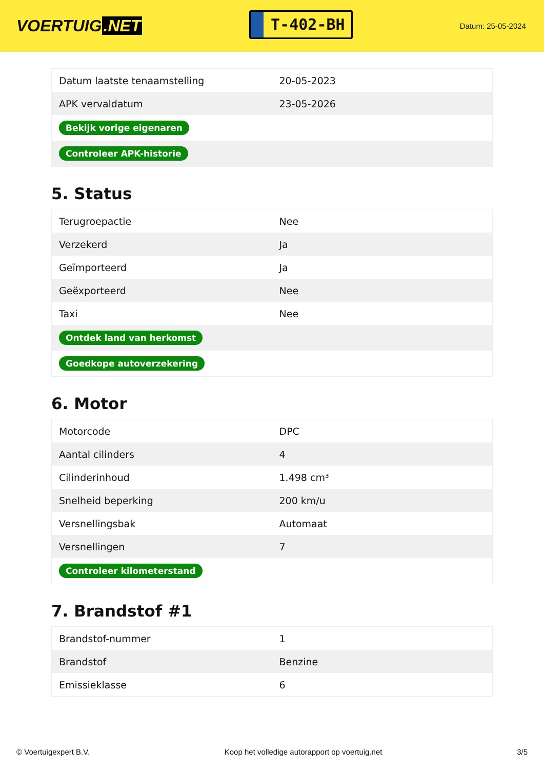VOERTUIG.NET
T-402-BH
Datum: 25-05-2024
| Datum laatste tenaamstelling | 20-05-2023 |
| APK vervaldatum | 23-05-2026 |
| Bekijk vorige eigenaren | |
| Controleer APK-historie | |
5. Status
| Terugroepactie | Nee |
| Verzekerd | Ja |
| Geïmporteerd | Ja |
| Geëxporteerd | Nee |
| Taxi | Nee |
| Ontdek land van herkomst | |
| Goedkope autoverzekering | |
6. Motor
| Motorcode | DPC |
| Aantal cilinders | 4 |
| Cilinderinhoud | 1.498 cm³ |
| Snelheid beperking | 200 km/u |
| Versnellingsbak | Automaat |
| Versnellingen | 7 |
| Controleer kilometerstand | |
7. Brandstof #1
| Brandstof-nummer | 1 |
| Brandstof | Benzine |
| Emissieklasse | 6 |
© Voertuigexpert B.V. Koop het volledige autorapport op voertuig.net 3/5